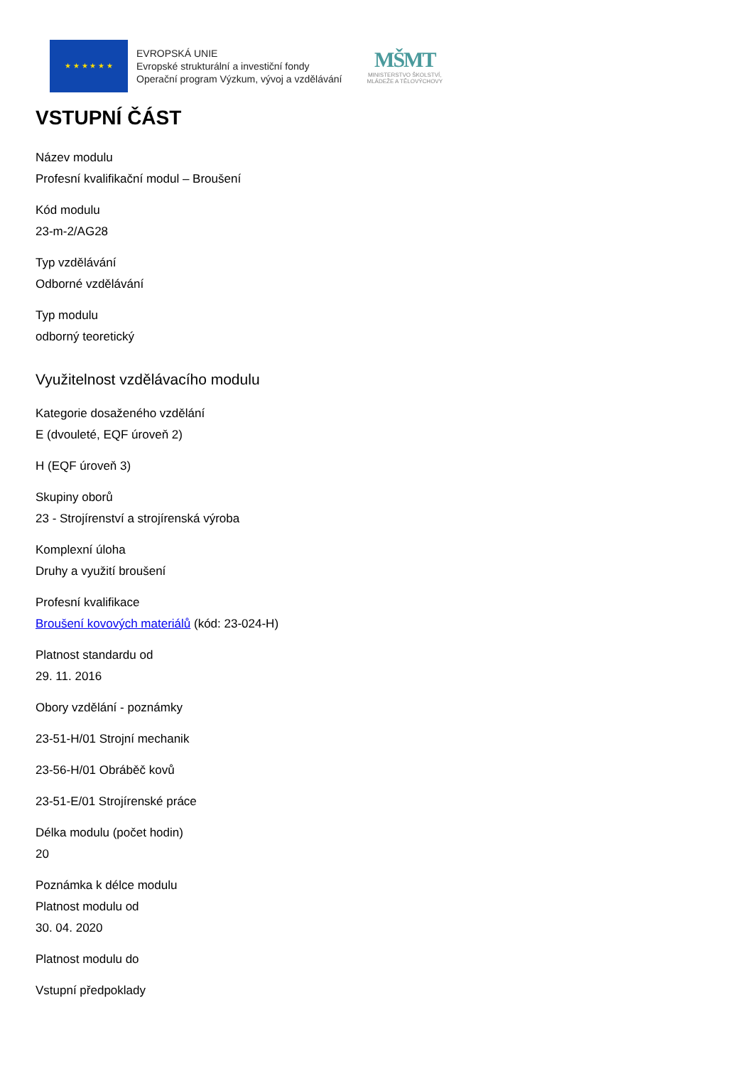★ ★ ★ ★ ★ ★
EVROPSKÁ UNIE
Evropské strukturální a investiční fondy
Operační program Výzkum, vývoj a vzdělávání
MŠMT
MINISTERSTVO ŠKOLSTVÍ,
MLÁDEŽE A TĚLOVÝCHOVY
VSTUPNÍ ČÁST
Název modulu
Profesní kvalifikační modul – Broušení
Kód modulu
23-m-2/AG28
Typ vzdělávání
Odborné vzdělávání
Typ modulu
odborný teoretický
Využitelnost vzdělávacího modulu
Kategorie dosaženého vzdělání
E (dvouleté, EQF úroveň 2)
H (EQF úroveň 3)
Skupiny oborů
23 - Strojírenství a strojírenská výroba
Komplexní úloha
Druhy a využití broušení
Profesní kvalifikace
Broušení kovových materiálů (kód: 23-024-H)
Platnost standardu od
29. 11. 2016
Obory vzdělání - poznámky
23-51-H/01 Strojní mechanik
23-56-H/01 Obráběč kovů
23-51-E/01 Strojírenské práce
Délka modulu (počet hodin)
20
Poznámka k délce modulu
Platnost modulu od
30. 04. 2020
Platnost modulu do
Vstupní předpoklady